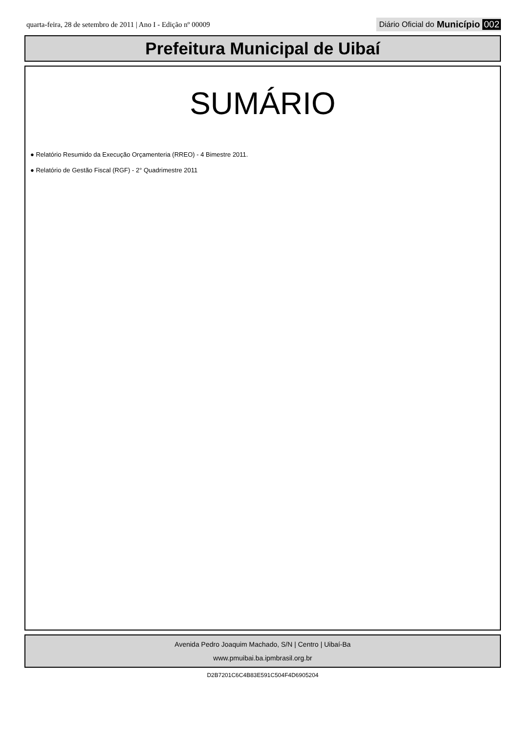quarta-feira, 28 de setembro de 2011 | Ano I - Edição nº 00009 Diário Oficial do Município 002
Prefeitura Municipal de Uibaí
SUMÁRIO
● Relatório Resumido da Execução Orçamenteria (RREO) - 4 Bimestre 2011.
● Relatório de Gestão Fiscal (RGF) - 2° Quadrimestre 2011
Avenida Pedro Joaquim Machado, S/N | Centro | Uibaí-Ba
www.pmuibai.ba.ipmbrasil.org.br
D2B7201C6C4B83E591C504F4D6905204